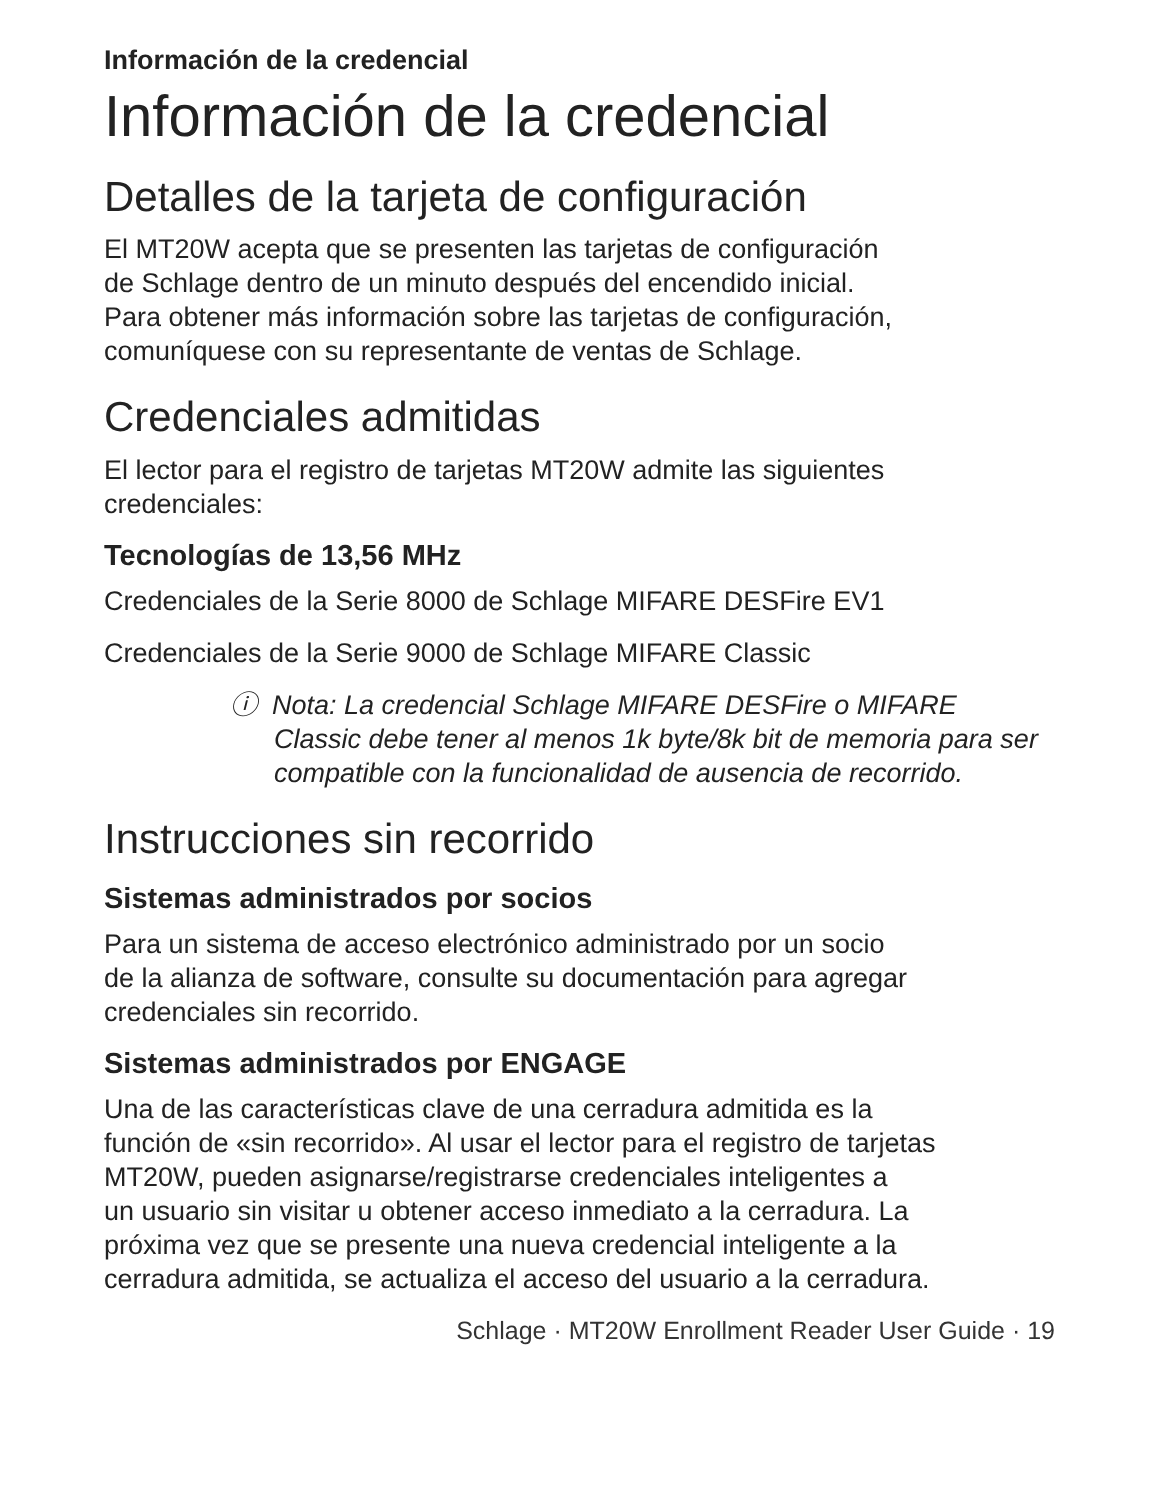Información de la credencial
Información de la credencial
Detalles de la tarjeta de configuración
El MT20W acepta que se presenten las tarjetas de configuración
de Schlage dentro de un minuto después del encendido inicial.
Para obtener más información sobre las tarjetas de configuración,
comuníquese con su representante de ventas de Schlage.
Credenciales admitidas
El lector para el registro de tarjetas MT20W admite las siguientes
credenciales:
Tecnologías de 13,56 MHz
Credenciales de la Serie 8000 de Schlage MIFARE DESFire EV1
Credenciales de la Serie 9000 de Schlage MIFARE Classic
ⓘ Nota: La credencial Schlage MIFARE DESFire o MIFARE Classic debe tener al menos 1k byte/8k bit de memoria para ser compatible con la funcionalidad de ausencia de recorrido.
Instrucciones sin recorrido
Sistemas administrados por socios
Para un sistema de acceso electrónico administrado por un socio
de la alianza de software, consulte su documentación para agregar
credenciales sin recorrido.
Sistemas administrados por ENGAGE
Una de las características clave de una cerradura admitida es la
función de «sin recorrido». Al usar el lector para el registro de tarjetas
MT20W, pueden asignarse/registrarse credenciales inteligentes a
un usuario sin visitar u obtener acceso inmediato a la cerradura. La
próxima vez que se presente una nueva credencial inteligente a la
cerradura admitida, se actualiza el acceso del usuario a la cerradura.
Schlage · MT20W Enrollment Reader User Guide · 19